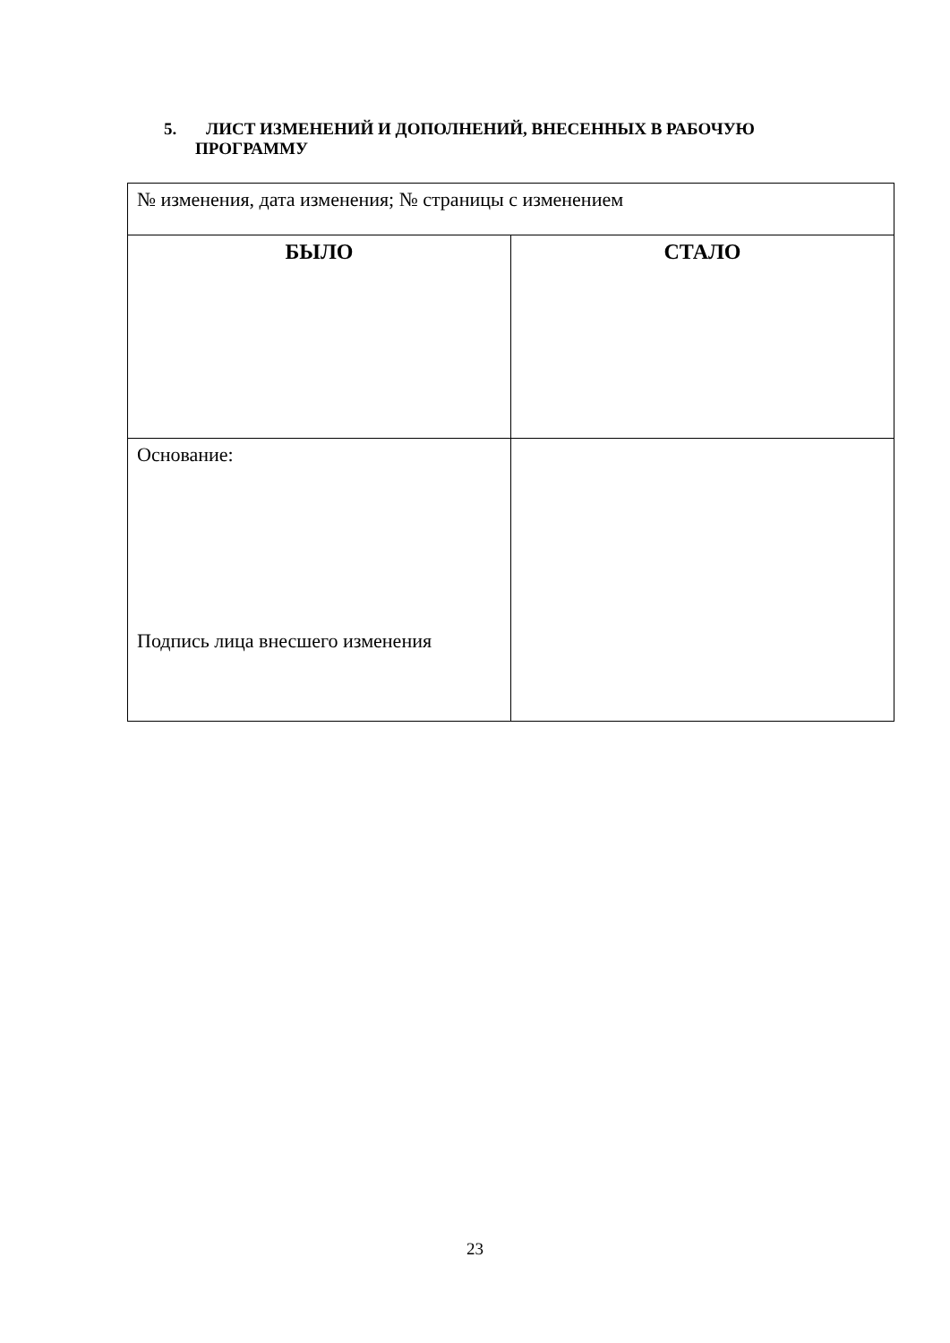5. ЛИСТ ИЗМЕНЕНИЙ И ДОПОЛНЕНИЙ, ВНЕСЕННЫХ В РАБОЧУЮ
ПРОГРАММУ
| № изменения, дата изменения; № страницы с изменением | |
| БЫЛО | СТАЛО |
| Основание: Подпись лица внесшего изменения | |
23